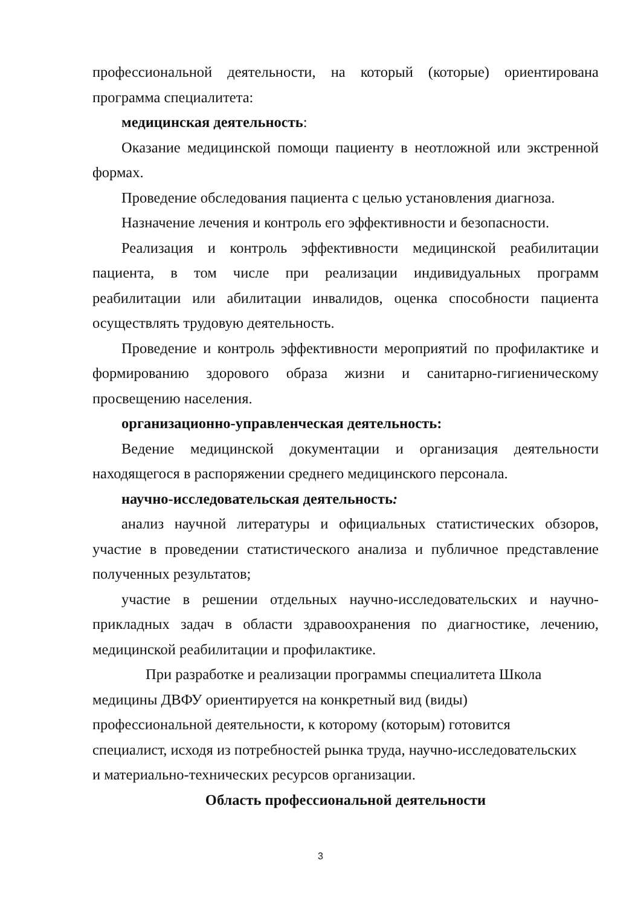профессиональной деятельности, на который (которые) ориентирована программа специалитета:
медицинская деятельность:
Оказание медицинской помощи пациенту в неотложной или экстренной формах.
Проведение обследования пациента с целью установления диагноза.
Назначение лечения и контроль его эффективности и безопасности.
Реализация и контроль эффективности медицинской реабилитации пациента, в том числе при реализации индивидуальных программ реабилитации или абилитации инвалидов, оценка способности пациента осуществлять трудовую деятельность.
Проведение и контроль эффективности мероприятий по профилактике и формированию здорового образа жизни и санитарно-гигиеническому просвещению населения.
организационно-управленческая деятельность:
Ведение медицинской документации и организация деятельности находящегося в распоряжении среднего медицинского персонала.
научно-исследовательская деятельность:
анализ научной литературы и официальных статистических обзоров, участие в проведении статистического анализа и публичное представление полученных результатов;
участие в решении отдельных научно-исследовательских и научно-прикладных задач в области здравоохранения по диагностике, лечению, медицинской реабилитации и профилактике.
При разработке и реализации программы специалитета Школа
медицины ДВФУ ориентируется на конкретный вид (виды)
профессиональной деятельности, к которому (которым) готовится
специалист, исходя из потребностей рынка труда, научно-исследовательских
и материально-технических ресурсов организации.
Область профессиональной деятельности
3